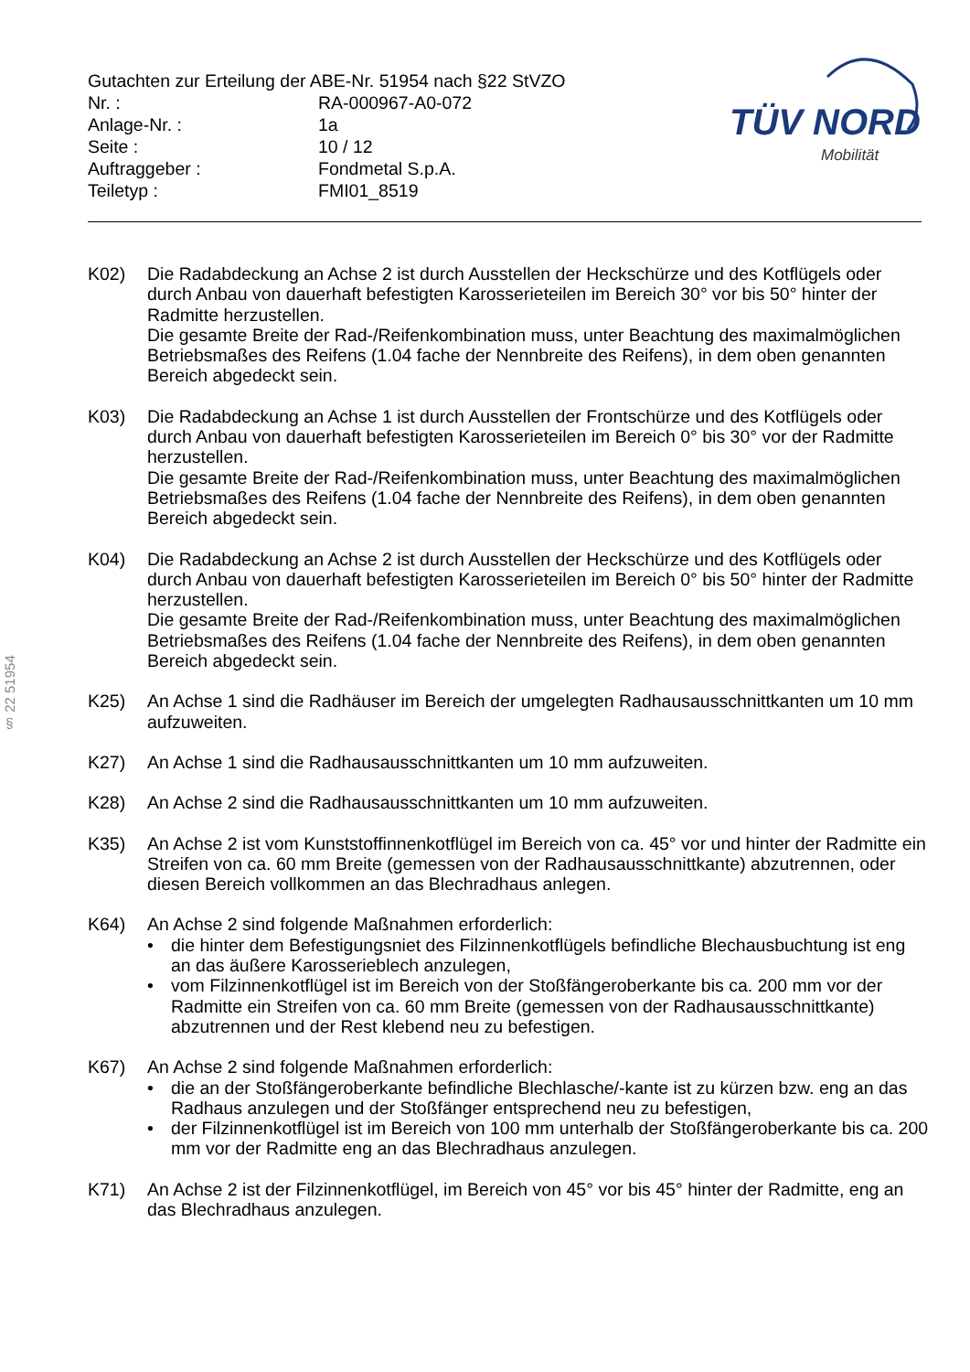| Gutachten zur Erteilung der ABE-Nr. 51954 nach §22 StVZO | |
| Nr. : | RA-000967-A0-072 |
| Anlage-Nr. : | 1a |
| Seite : | 10 / 12 |
| Auftraggeber : | Fondmetal S.p.A. |
| Teiletyp : | FMI01_8519 |
TÜV NORD
Mobilität
§ 22 51954
K02) Die Radabdeckung an Achse 2 ist durch Ausstellen der Heckschürze und des Kotflügels oder durch Anbau von dauerhaft befestigten Karosserieteilen im Bereich 30° vor bis 50° hinter der Radmitte herzustellen.
Die gesamte Breite der Rad-/Reifenkombination muss, unter Beachtung des maximalmöglichen Betriebsmaßes des Reifens (1.04 fache der Nennbreite des Reifens), in dem oben genannten Bereich abgedeckt sein.
K03) Die Radabdeckung an Achse 1 ist durch Ausstellen der Frontschürze und des Kotflügels oder durch Anbau von dauerhaft befestigten Karosserieteilen im Bereich 0° bis 30° vor der Radmitte herzustellen.
Die gesamte Breite der Rad-/Reifenkombination muss, unter Beachtung des maximalmöglichen Betriebsmaßes des Reifens (1.04 fache der Nennbreite des Reifens), in dem oben genannten Bereich abgedeckt sein.
K04) Die Radabdeckung an Achse 2 ist durch Ausstellen der Heckschürze und des Kotflügels oder durch Anbau von dauerhaft befestigten Karosserieteilen im Bereich 0° bis 50° hinter der Radmitte herzustellen.
Die gesamte Breite der Rad-/Reifenkombination muss, unter Beachtung des maximalmöglichen Betriebsmaßes des Reifens (1.04 fache der Nennbreite des Reifens), in dem oben genannten Bereich abgedeckt sein.
K25) An Achse 1 sind die Radhäuser im Bereich der umgelegten Radhausausschnittkanten um 10 mm aufzuweiten.
K27) An Achse 1 sind die Radhausausschnittkanten um 10 mm aufzuweiten.
K28) An Achse 2 sind die Radhausausschnittkanten um 10 mm aufzuweiten.
K35) An Achse 2 ist vom Kunststoffinnenkotflügel im Bereich von ca. 45° vor und hinter der Radmitte ein Streifen von ca. 60 mm Breite (gemessen von der Radhausausschnittkante) abzutrennen, oder diesen Bereich vollkommen an das Blechradhaus anlegen.
K64) An Achse 2 sind folgende Maßnahmen erforderlich:
• die hinter dem Befestigungsniet des Filzinnenkotflügels befindliche Blechausbuchtung ist eng an das äußere Karosserieblech anzulegen,
• vom Filzinnenkotflügel ist im Bereich von der Stoßfängeroberkante bis ca. 200 mm vor der Radmitte ein Streifen von ca. 60 mm Breite (gemessen von der Radhausausschnittkante) abzutrennen und der Rest klebend neu zu befestigen.
K67) An Achse 2 sind folgende Maßnahmen erforderlich:
• die an der Stoßfängeroberkante befindliche Blechlasche/-kante ist zu kürzen bzw. eng an das Radhaus anzulegen und der Stoßfänger entsprechend neu zu befestigen,
• der Filzinnenkotflügel ist im Bereich von 100 mm unterhalb der Stoßfängeroberkante bis ca. 200 mm vor der Radmitte eng an das Blechradhaus anzulegen.
K71) An Achse 2 ist der Filzinnenkotflügel, im Bereich von 45° vor bis 45° hinter der Radmitte, eng an das Blechradhaus anzulegen.